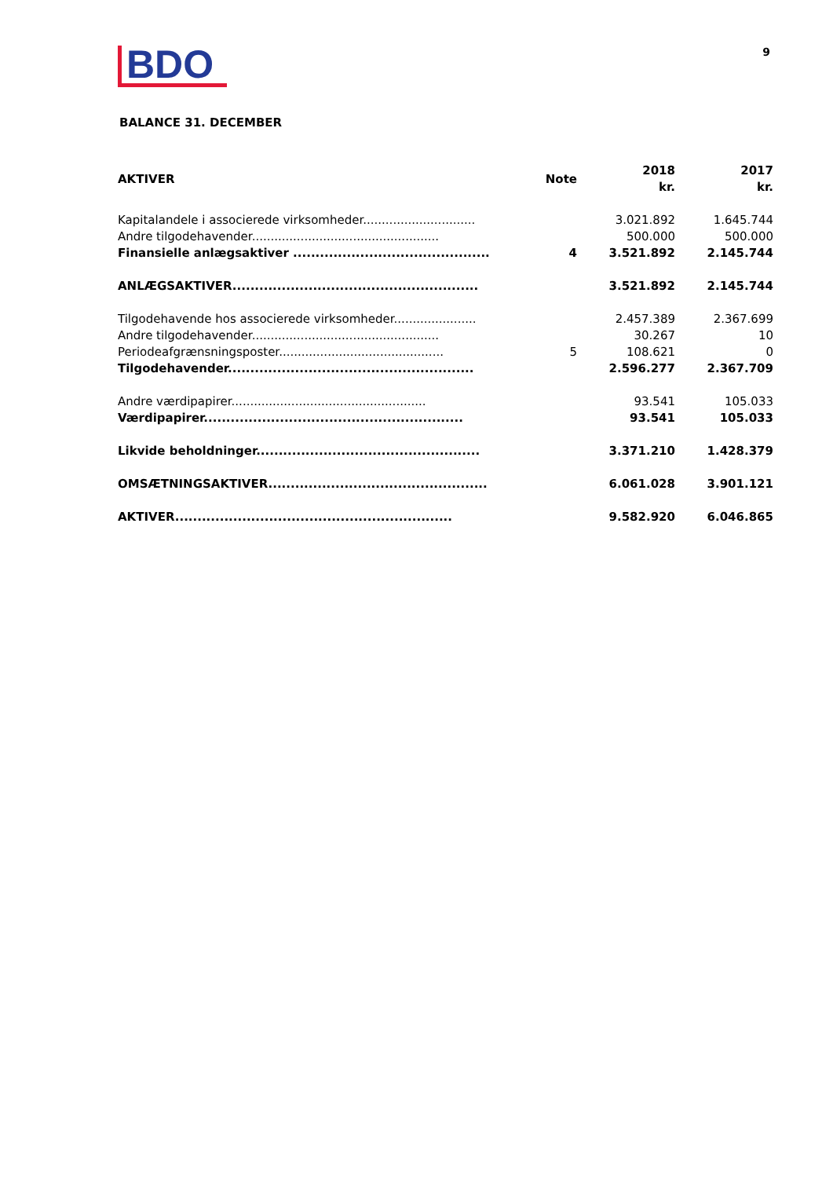BDO
9
BALANCE 31. DECEMBER
| AKTIVER | Note | 2018 kr. | 2017 kr. |
| --- | --- | --- | --- |
| Kapitalandele i associerede virksomheder.............................. | | 3.021.892 | 1.645.744 |
| Andre tilgodehavender.................................................. | | 500.000 | 500.000 |
| Finansielle anlægsaktiver ............................................ | 4 | 3.521.892 | 2.145.744 |
| ANLÆGSAKTIVER....................................................... | | 3.521.892 | 2.145.744 |
| Tilgodehavende hos associerede virksomheder...................... | | 2.457.389 | 2.367.699 |
| Andre tilgodehavender.................................................. | | 30.267 | 10 |
| Periodeafgrænsningsposter............................................ | 5 | 108.621 | 0 |
| Tilgodehavender....................................................... | | 2.596.277 | 2.367.709 |
| Andre værdipapirer.................................................... | | 93.541 | 105.033 |
| Værdipapirer.......................................................... | | 93.541 | 105.033 |
| Likvide beholdninger.................................................. | | 3.371.210 | 1.428.379 |
| OMSÆTNINGSAKTIVER................................................. | | 6.061.028 | 3.901.121 |
| AKTIVER.............................................................. | | 9.582.920 | 6.046.865 |